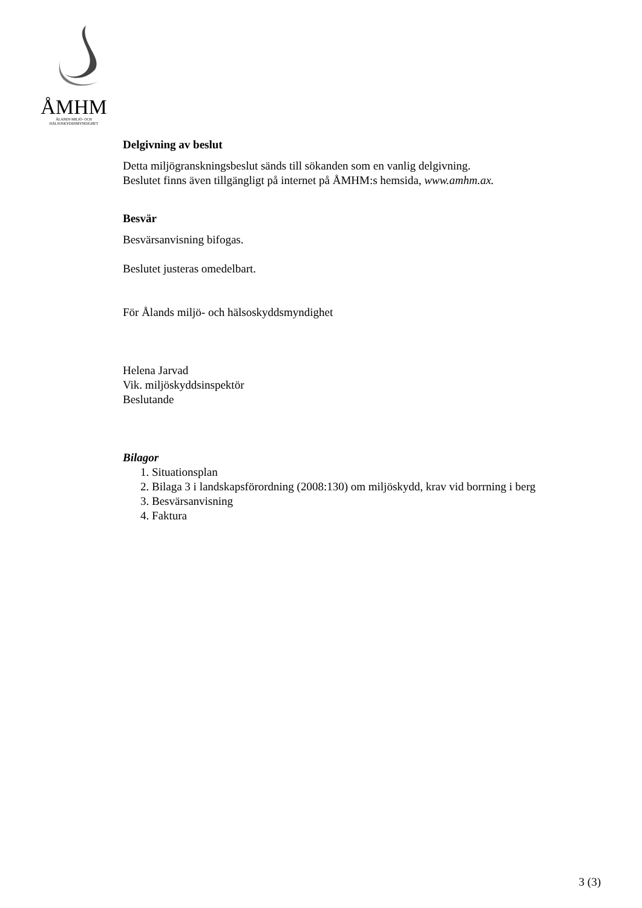ÅMHM
ÅLANDS MILJÖ- OCH
HÄLSOSKYDDSMYNDIGHET
Delgivning av beslut
Detta miljögranskningsbeslut sänds till sökanden som en vanlig delgivning.
Beslutet finns även tillgängligt på internet på ÅMHM:s hemsida, www.amhm.ax.
Besvär
Besvärsanvisning bifogas.
Beslutet justeras omedelbart.
För Ålands miljö- och hälsoskyddsmyndighet
Helena Jarvad
Vik. miljöskyddsinspektör
Beslutande
Bilagor
1. Situationsplan
2. Bilaga 3 i landskapsförordning (2008:130) om miljöskydd, krav vid borrning i berg
3. Besvärsanvisning
4. Faktura
3 (3)